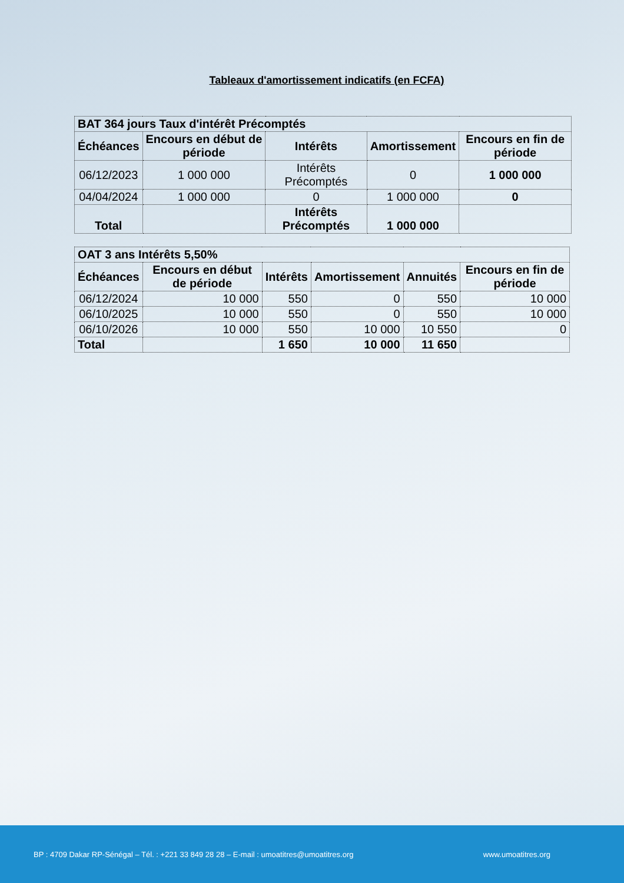Tableaux d'amortissement indicatifs (en FCFA)
| BAT 364 jours Taux d'intérêt Précomptés | | | | |
| --- | --- | --- | --- | --- |
| Échéances | Encours en début de période | Intérêts | Amortissement | Encours en fin de période |
| 06/12/2023 | 1 000 000 | Intérêts Précomptés | 0 | 1 000 000 |
| 04/04/2024 | 1 000 000 | 0 | 1 000 000 | 0 |
| Total | | Intérêts Précomptés | 1 000 000 | |
| OAT 3 ans Intérêts 5,50% | | | | | |
| --- | --- | --- | --- | --- | --- |
| Échéances | Encours en début de période | Intérêts | Amortissement | Annuités | Encours en fin de période |
| 06/12/2024 | 10 000 | 550 | 0 | 550 | 10 000 |
| 06/10/2025 | 10 000 | 550 | 0 | 550 | 10 000 |
| 06/10/2026 | 10 000 | 550 | 10 000 | 10 550 | 0 |
| Total | | 1 650 | 10 000 | 11 650 | |
BP : 4709 Dakar RP-Sénégal – Tél. : +221 33 849 28 28 – E-mail : umoatitres@umoatitres.org www.umoatitres.org